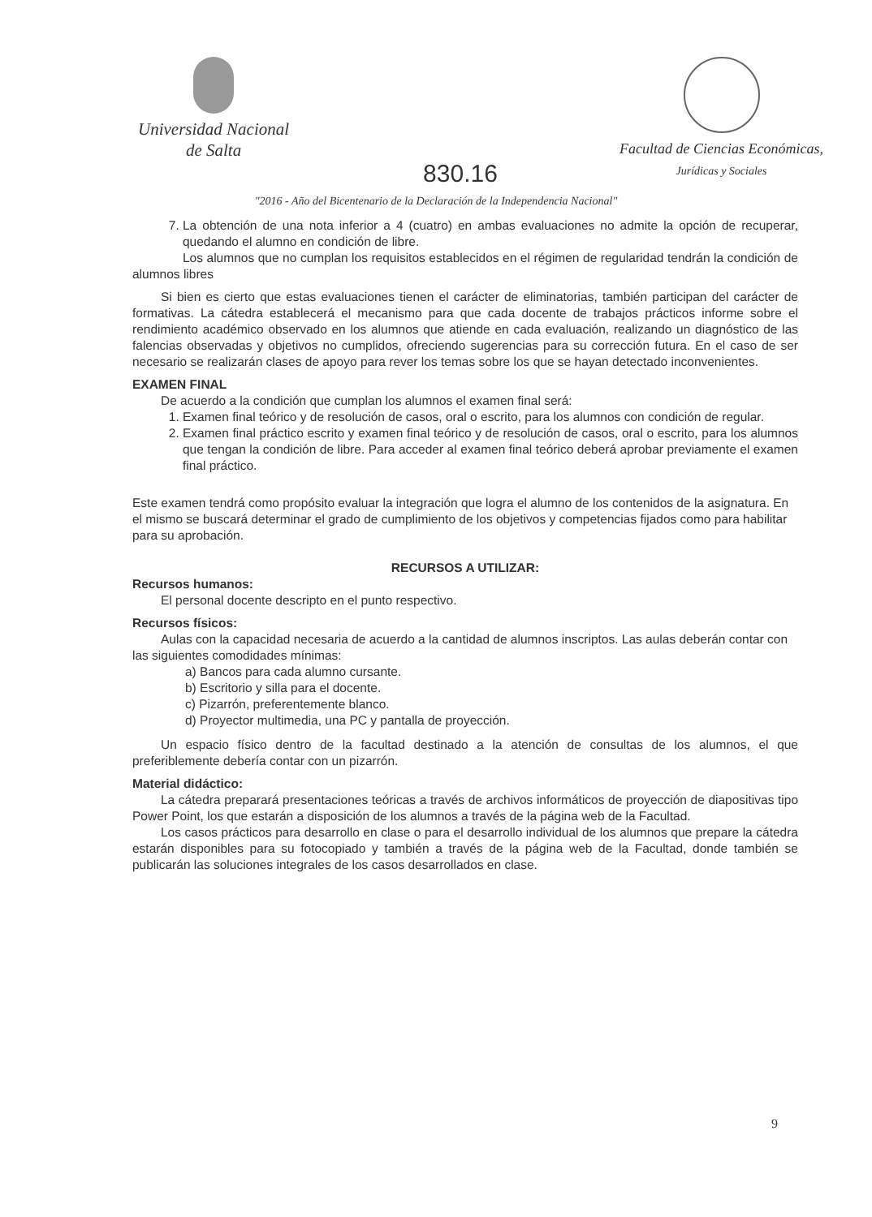Universidad Nacional
de Salta
Facultad de Ciencias Económicas,
Jurídicas y Sociales
830.16
"2016 - Año del Bicentenario de la Declaración de la Independencia Nacional"
7. La obtención de una nota inferior a 4 (cuatro) en ambas evaluaciones no admite la opción de recuperar, quedando el alumno en condición de libre.
Los alumnos que no cumplan los requisitos establecidos en el régimen de regularidad tendrán la condición de alumnos libres
Si bien es cierto que estas evaluaciones tienen el carácter de eliminatorias, también participan del carácter de formativas. La cátedra establecerá el mecanismo para que cada docente de trabajos prácticos informe sobre el rendimiento académico observado en los alumnos que atiende en cada evaluación, realizando un diagnóstico de las falencias observadas y objetivos no cumplidos, ofreciendo sugerencias para su corrección futura. En el caso de ser necesario se realizarán clases de apoyo para rever los temas sobre los que se hayan detectado inconvenientes.
EXAMEN FINAL
De acuerdo a la condición que cumplan los alumnos el examen final será:
1. Examen final teórico y de resolución de casos, oral o escrito, para los alumnos con condición de regular.
2. Examen final práctico escrito y examen final teórico y de resolución de casos, oral o escrito, para los alumnos que tengan la condición de libre. Para acceder al examen final teórico deberá aprobar previamente el examen final práctico.
Este examen tendrá como propósito evaluar la integración que logra el alumno de los contenidos de la asignatura. En el mismo se buscará determinar el grado de cumplimiento de los objetivos y competencias fijados como para habilitar para su aprobación.
RECURSOS A UTILIZAR:
Recursos humanos:
El personal docente descripto en el punto respectivo.
Recursos físicos:
Aulas con la capacidad necesaria de acuerdo a la cantidad de alumnos inscriptos. Las aulas deberán contar con las siguientes comodidades mínimas:
a) Bancos para cada alumno cursante.
b) Escritorio y silla para el docente.
c) Pizarrón, preferentemente blanco.
d) Proyector multimedia, una PC y pantalla de proyección.
Un espacio físico dentro de la facultad destinado a la atención de consultas de los alumnos, el que preferiblemente debería contar con un pizarrón.
Material didáctico:
La cátedra preparará presentaciones teóricas a través de archivos informáticos de proyección de diapositivas tipo Power Point, los que estarán a disposición de los alumnos a través de la página web de la Facultad.
Los casos prácticos para desarrollo en clase o para el desarrollo individual de los alumnos que prepare la cátedra estarán disponibles para su fotocopiado y también a través de la página web de la Facultad, donde también se publicarán las soluciones integrales de los casos desarrollados en clase.
9